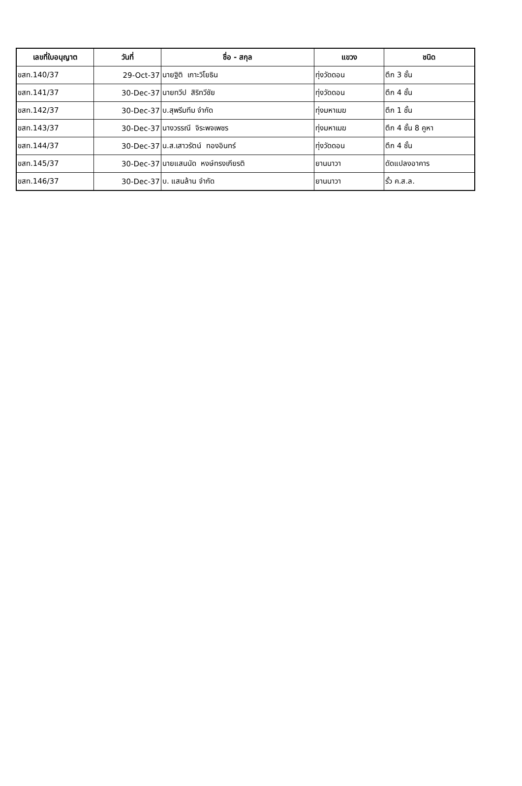| เลขที่ใบอนุญาต | วันที่ | ชื่อ - สกุล | แขวง | ชนิด |
| --- | --- | --- | --- | --- |
| ขสท.140/37 | 29-Oct-37 | นายฐิติ เกาะวิโยธิน | ทุ่งวัดดอน | ตึก 3 ชั้น |
| ขสท.141/37 | 30-Dec-37 | นายทวีป สิริทวีชัย | ทุ่งวัดดอน | ตึก 4 ชั้น |
| ขสท.142/37 | 30-Dec-37 | บ.สุพรีมทีม จำกัด | ทุ่งมหาเมฆ | ตึก 1 ชั้น |
| ขสท.143/37 | 30-Dec-37 | นางวรรณี จิระพจเพชร | ทุ่งมหาเมฆ | ตึก 4 ชั้น 8 คูหา |
| ขสท.144/37 | 30-Dec-37 | น.ส.เสาวรัตน์ ทองอินทร์ | ทุ่งวัดดอน | ตึก 4 ชั้น |
| ขสท.145/37 | 30-Dec-37 | นายแสนนัด หงษ์ทรงเกียรติ | ยานนาวา | ดัดแปลงอาคาร |
| ขสท.146/37 | 30-Dec-37 | บ. แสนล้าน จำกัด | ยานนาวา | รั้ว ค.ส.ล. |